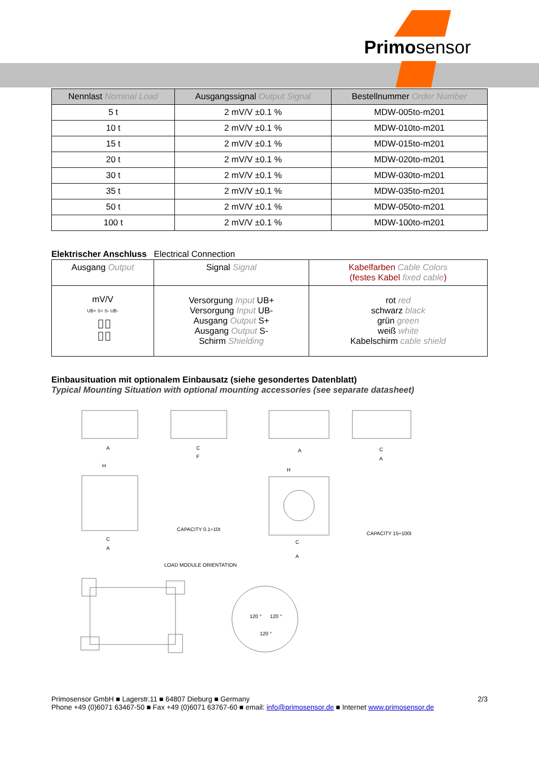Primosensor
| Nennlast Nominal Load | Ausgangssignal Output Signal | Bestellnummer Order Number |
| --- | --- | --- |
| 5 t | 2 mV/V ±0.1 % | MDW-005to-m201 |
| 10 t | 2 mV/V ±0.1 % | MDW-010to-m201 |
| 15 t | 2 mV/V ±0.1 % | MDW-015to-m201 |
| 20 t | 2 mV/V ±0.1 % | MDW-020to-m201 |
| 30 t | 2 mV/V ±0.1 % | MDW-030to-m201 |
| 35 t | 2 mV/V ±0.1 % | MDW-035to-m201 |
| 50 t | 2 mV/V ±0.1 % | MDW-050to-m201 |
| 100 t | 2 mV/V ±0.1 % | MDW-100to-m201 |
Elektrischer Anschluss Electrical Connection
| Ausgang Output | Signal Signal | Kabelfarben Cable Colors (festes Kabel fixed cable ) |
| mV/V UB+ S+ S- UB- | Versorgung Input UB+ Versorgung Input UB- Ausgang Output S+ Ausgang Output S- Schirm Shielding | rot red schwarz black grün green weiß white Kabelschirm cable shield |
Einbausituation mit optionalem Einbausatz (siehe gesondertes Datenblatt)
Typical Mounting Situation with optional mounting accessories (see separate datasheet)
CAPACITY 0.1÷10t
CAPACITY 15÷100t
LOAD MODULE ORIENTATION
A
C
F
A
C
A
H
H
C
A
C
A
120 °
120 °
120 °
Primosensor GmbH ■ Lagerstr.11 ■ 64807 Dieburg ■ Germany 2/3
Phone +49 (0)6071 63467-50 ■ Fax +49 (0)6071 63767-60 ■ email: info@primosensor.de ■ Internet www.primosensor.de